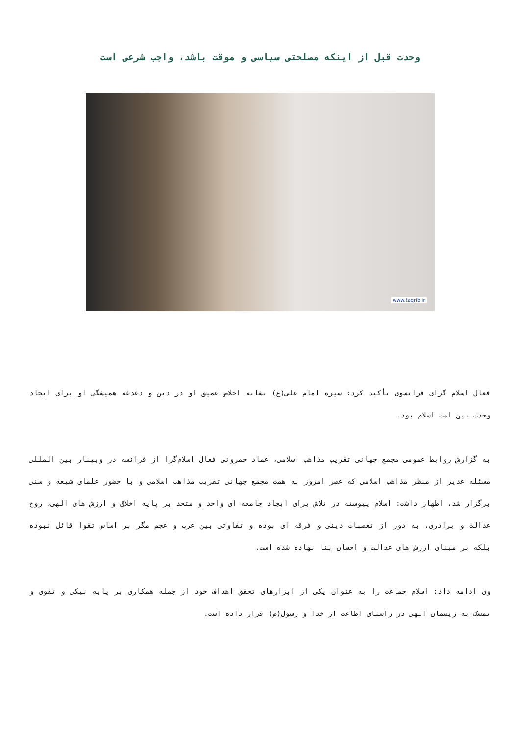وحدت قبل از اینکه مصلحتی سیاسی و موقت باشد، واجب شرعی است
www.taqrib.ir
فعال اسلام گرای فرانسوی تأکید کرد: سیره امام علی(ع) نشانه اخلاص عمیق او در دین و دغدغه همیشگی او برای ایجاد وحدت بین امت اسلام بود.
به گزارش روابط عمومی مجمع جهانی تقریب مذاهب اسلامی، عماد حمرونی فعال اسلام‌گرا از فرانسه در وبینار بین المللی مسئله غدیر از منظر مذاهب اسلامی که عصر امروز به همت مجمع جهانی تقریب مذاهب اسلامی و با حضور علمای شیعه و سنی برگزار شد، اظهار داشت: اسلام پیوسته در تلاش برای ایجاد جامعه ای واحد و متحد بر پایه اخلاق و ارزش های الهی، روح عدالت و برادری، به دور از تعصبات دینی و فرقه ای بوده و تفاوتی بین عرب و عجم مگر بر اساس تقوا قائل نبوده بلکه بر مبنای ارزش های عدالت و احسان بنا نهاده شده است.
وی ادامه داد: اسلام جماعت را به عنوان یکی از ابزارهای تحقق اهداف خود از جمله همکاری بر پایه نیکی و تقوی و تمسک به ریسمان الهی در راستای اطاعت از خدا و رسول(ص) قرار داده است.